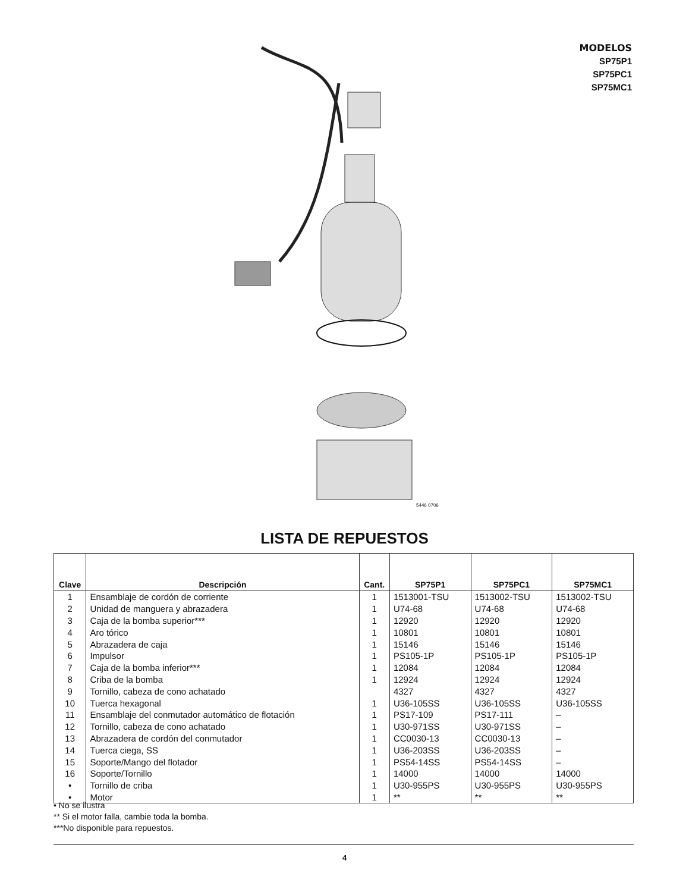MODELOS
SP75P1
SP75PC1
SP75MC1
5446 0706
LISTA DE REPUESTOS
| Clave | Descripción | Cant. | SP75P1 | SP75PC1 | SP75MC1 |
| --- | --- | --- | --- | --- | --- |
| 1 | Ensamblaje de cordón de corriente | 1 | 1513001-TSU | 1513002-TSU | 1513002-TSU |
| 2 | Unidad de manguera y abrazadera | 1 | U74-68 | U74-68 | U74-68 |
| 3 | Caja de la bomba superior*** | 1 | 12920 | 12920 | 12920 |
| 4 | Aro tórico | 1 | 10801 | 10801 | 10801 |
| 5 | Abrazadera de caja | 1 | 15146 | 15146 | 15146 |
| 6 | Impulsor | 1 | PS105-1P | PS105-1P | PS105-1P |
| 7 | Caja de la bomba inferior*** | 1 | 12084 | 12084 | 12084 |
| 8 | Criba de la bomba | 1 | 12924 | 12924 | 12924 |
| 9 | Tornillo, cabeza de cono achatado | | 4327 | 4327 | 4327 |
| 10 | Tuerca hexagonal | 1 | U36-105SS | U36-105SS | U36-105SS |
| 11 | Ensamblaje del conmutador automático de flotación | 1 | PS17-109 | PS17-111 | – |
| 12 | Tornillo, cabeza de cono achatado | 1 | U30-971SS | U30-971SS | – |
| 13 | Abrazadera de cordón del conmutador | 1 | CC0030-13 | CC0030-13 | – |
| 14 | Tuerca ciega, SS | 1 | U36-203SS | U36-203SS | – |
| 15 | Soporte/Mango del flotador | 1 | PS54-14SS | PS54-14SS | – |
| 16 | Soporte/Tornillo | 1 | 14000 | 14000 | 14000 |
| • | Tornillo de criba | 1 | U30-955PS | U30-955PS | U30-955PS |
| • | Motor | 1 | ** | ** | ** |
• No se ilustra
** Si el motor falla, cambie toda la bomba.
***No disponible para repuestos.
4